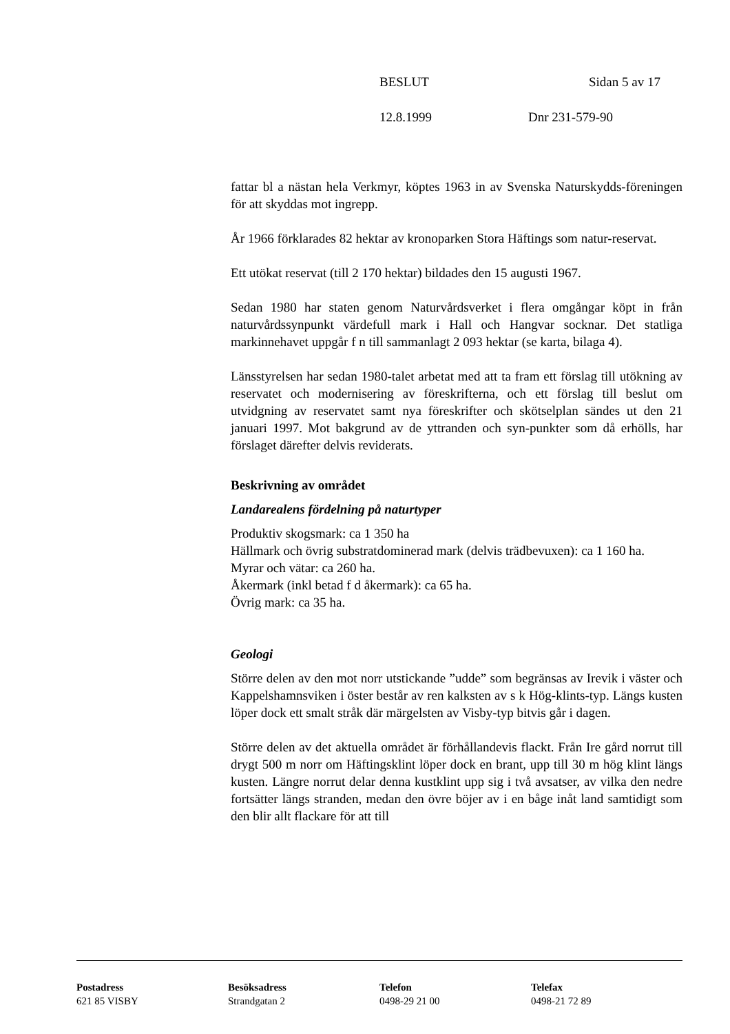BESLUT Sidan 5 av 17
12.8.1999 Dnr 231-579-90
fattar bl a nästan hela Verkmyr, köptes 1963 in av Svenska Naturskydds-föreningen för att skyddas mot ingrepp.
År 1966 förklarades 82 hektar av kronoparken Stora Häftings som natur-reservat.
Ett utökat reservat (till 2 170 hektar) bildades den 15 augusti 1967.
Sedan 1980 har staten genom Naturvårdsverket i flera omgångar köpt in från naturvårdssynpunkt värdefull mark i Hall och Hangvar socknar. Det statliga markinnehavet uppgår f n till sammanlagt 2 093 hektar (se karta, bilaga 4).
Länsstyrelsen har sedan 1980-talet arbetat med att ta fram ett förslag till utökning av reservatet och modernisering av föreskrifterna, och ett förslag till beslut om utvidgning av reservatet samt nya föreskrifter och skötselplan sändes ut den 21 januari 1997. Mot bakgrund av de yttranden och syn-punkter som då erhölls, har förslaget därefter delvis reviderats.
Beskrivning av området
Landarealens fördelning på naturtyper
Produktiv skogsmark: ca 1 350 ha
Hällmark och övrig substratdominerad mark (delvis trädbevuxen): ca 1 160 ha.
Myrar och vätar: ca 260 ha.
Åkermark (inkl betad f d åkermark): ca 65 ha.
Övrig mark: ca 35 ha.
Geologi
Större delen av den mot norr utstickande ”udde” som begränsas av Irevik i väster och Kappelshamnsviken i öster består av ren kalksten av s k Hög-klints-typ. Längs kusten löper dock ett smalt stråk där märgelsten av Visby-typ bitvis går i dagen.
Större delen av det aktuella området är förhållandevis flackt. Från Ire gård norrut till drygt 500 m norr om Häftingsklint löper dock en brant, upp till 30 m hög klint längs kusten. Längre norrut delar denna kustklint upp sig i två avsatser, av vilka den nedre fortsätter längs stranden, medan den övre böjer av i en båge inåt land samtidigt som den blir allt flackare för att till
Postadress
621 85 VISBY
Besöksadress
Strandgatan 2
Telefon
0498-29 21 00
Telefax
0498-21 72 89